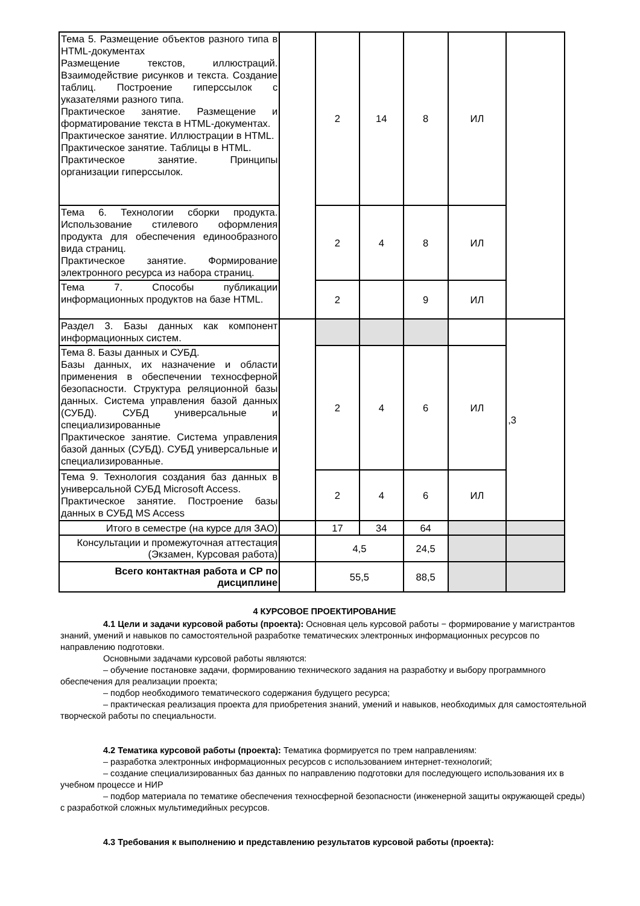| Тема 5. Размещение объектов разного типа в HTML-документах Размещение текстов, иллюстраций. Взаимодействие рисунков и текста. Создание таблиц. Построение гиперссылок с указателями разного типа. Практическое занятие. Размещение и форматирование текста в HTML-документах. Практическое занятие. Иллюстрации в HTML. Практическое занятие. Таблицы в HTML. Практическое занятие. Принципы организации гиперссылок. | | 2 | 14 | 8 | ИЛ | |
| Тема 6. Технологии сборки продукта. Использование стилевого оформления продукта для обеспечения единообразного вида страниц. Практическое занятие. Формирование электронного ресурса из набора страниц. | | 2 | 4 | 8 | ИЛ | |
| Тема 7. Способы публикации информационных продуктов на базе HTML. | | 2 | | 9 | ИЛ | |
| Раздел 3. Базы данных как компонент информационных систем. | | | | | | ,3 |
| Тема 8. Базы данных и СУБД. Базы данных, их назначение и области применения в обеспечении техносферной безопасности. Структура реляционной базы данных. Система управления базой данных (СУБД). СУБД универсальные и специализированные Практическое занятие. Система управления базой данных (СУБД). СУБД универсальные и специализированные. | | 2 | 4 | 6 | ИЛ | |
| Тема 9. Технология создания баз данных в универсальной СУБД Microsoft Access. Практическое занятие. Построение базы данных в СУБД MS Access | | 2 | 4 | 6 | ИЛ | |
| Итого в семестре (на курсе для ЗАО) | | 17 | 34 | 64 | | |
| Консультации и промежуточная аттестация (Экзамен, Курсовая работа) | | 4,5 | | 24,5 | | |
| Всего контактная работа и СР по дисциплине | | 55,5 | | 88,5 | | |
4 КУРСОВОЕ ПРОЕКТИРОВАНИЕ
4.1 Цели и задачи курсовой работы (проекта): Основная цель курсовой работы − формирование у магистрантов знаний, умений и навыков по самостоятельной разработке тематических электронных информационных ресурсов по направлению подготовки.
Основными задачами курсовой работы являются:
– обучение постановке задачи, формированию технического задания на разработку и выбору программного обеспечения для реализации проекта;
– подбор необходимого тематического содержания будущего ресурса;
– практическая реализация проекта для приобретения знаний, умений и навыков, необходимых для самостоятельной творческой работы по специальности.
4.2 Тематика курсовой работы (проекта): Тематика формируется по трем направлениям:
– разработка электронных информационных ресурсов с использованием интернет-технологий;
– создание специализированных баз данных по направлению подготовки для последующего использования их в учебном процессе и НИР
– подбор материала по тематике обеспечения техносферной безопасности (инженерной защиты окружающей среды) с разработкой сложных мультимедийных ресурсов.
4.3 Требования к выполнению и представлению результатов курсовой работы (проекта):